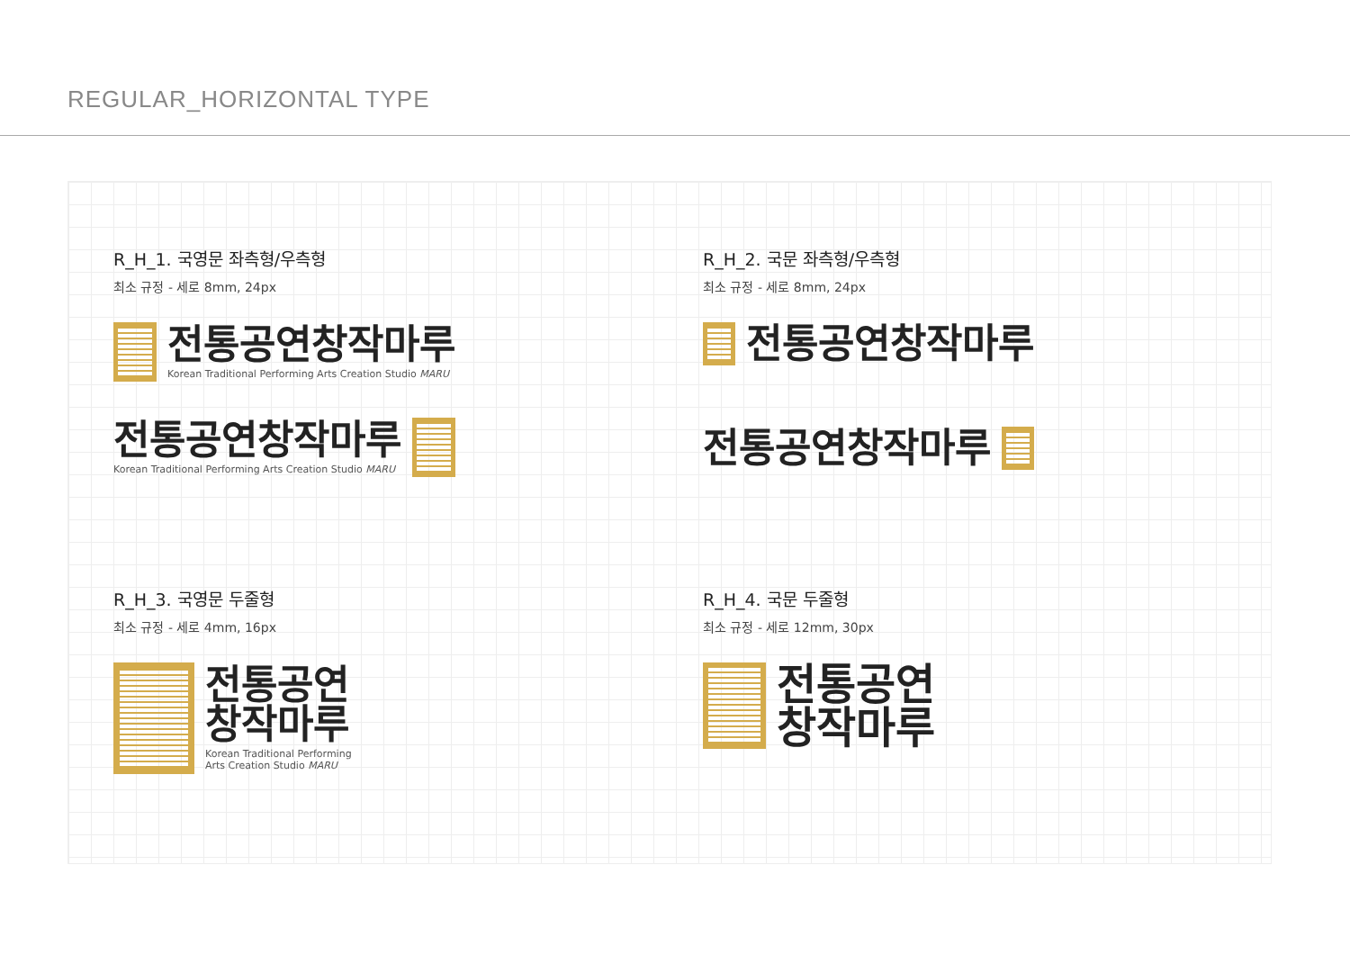REGULAR_HORIZONTAL TYPE
R_H_1. 국영문 좌측형/우측형
최소 규정 - 세로 8mm, 24px
전통공연창작마루
Korean Traditional Performing Arts Creation Studio MARU
전통공연창작마루
Korean Traditional Performing Arts Creation Studio MARU
R_H_2. 국문 좌측형/우측형
최소 규정 - 세로 8mm, 24px
전통공연창작마루
전통공연창작마루
R_H_3. 국영문 두줄형
최소 규정 - 세로 4mm, 16px
전통공연
창작마루
Korean Traditional Performing
Arts Creation Studio MARU
R_H_4. 국문 두줄형
최소 규정 - 세로 12mm, 30px
전통공연
창작마루